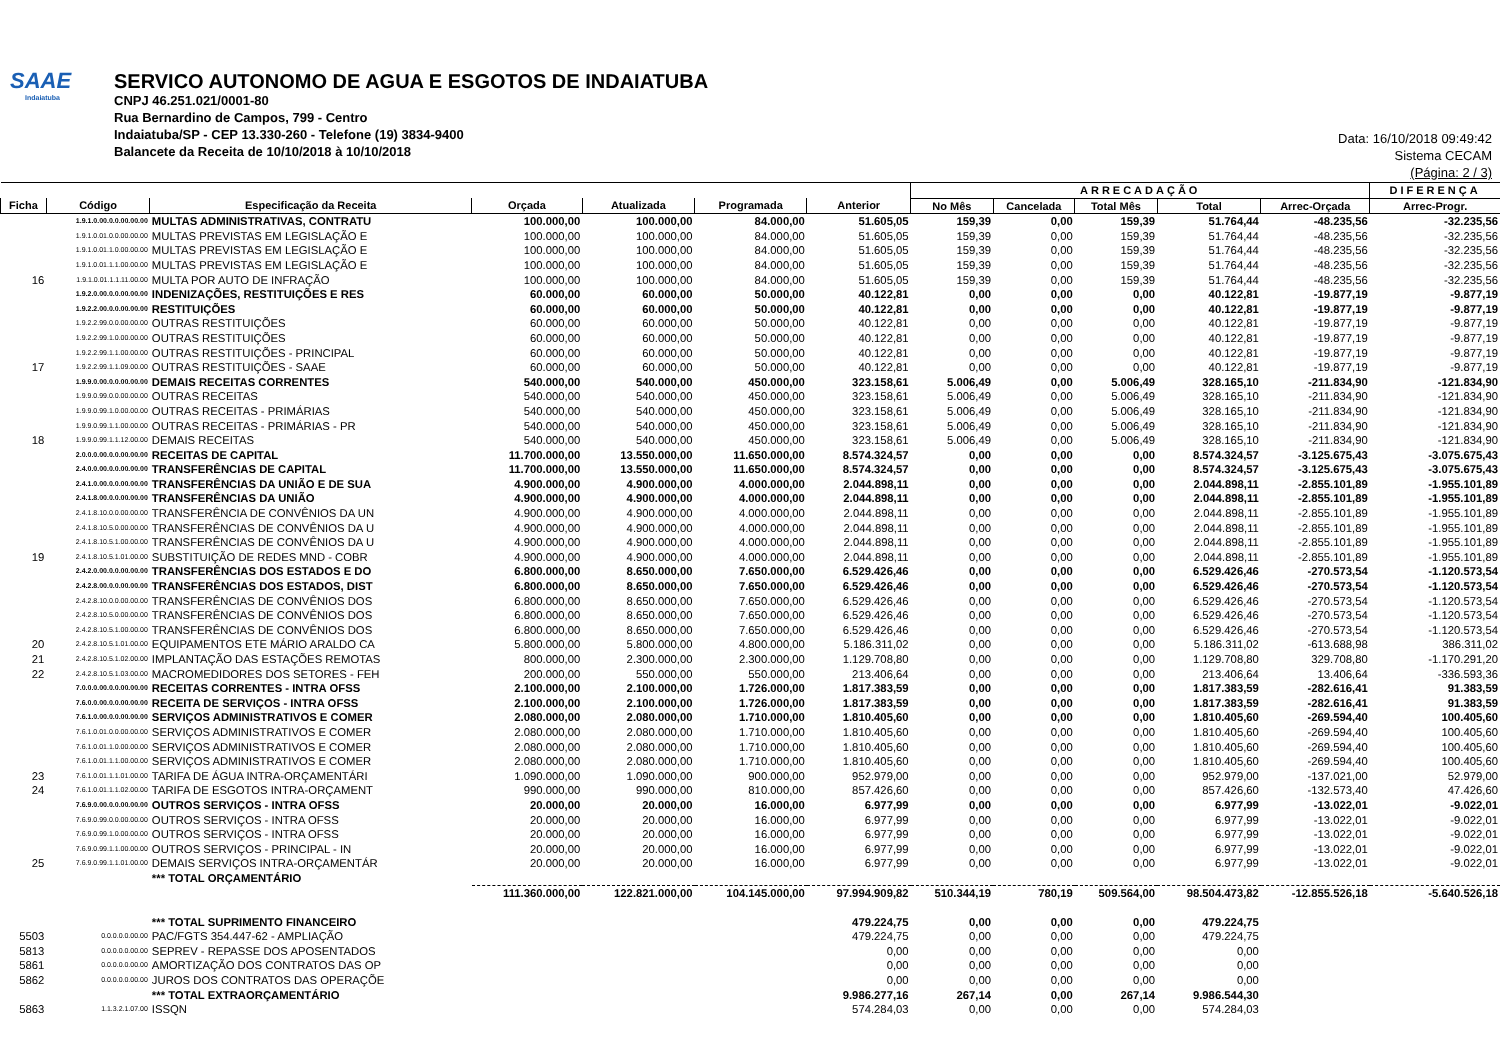SAAE
Indaiatuba
SERVICO AUTONOMO DE AGUA E ESGOTOS DE INDAIATUBA
CNPJ 46.251.021/0001-80
Rua Bernardino de Campos, 799 - Centro
Indaiatuba/SP - CEP 13.330-260 - Telefone (19) 3834-9400
Balancete da Receita de 10/10/2018 à 10/10/2018
Data: 16/10/2018 09:49:42
Sistema CECAM
(Página: 2 / 3)
| | | | | | | | ARRECADAÇÃO | | | | | DIFERENÇA |
| --- | --- | --- | --- | --- | --- | --- | --- | --- | --- | --- | --- | --- |
| Ficha | Código | Especificação da Receita | Orçada | Atualizada | Programada | Anterior | No Mês | Cancelada | Total Mês | Total | Arrec-Orçada | Arrec-Progr. |
| | 1.9.1.0.00.0.0.00.00.00 | MULTAS ADMINISTRATIVAS, CONTRATU | 100.000,00 | 100.000,00 | 84.000,00 | 51.605,05 | 159,39 | 0,00 | 159,39 | 51.764,44 | -48.235,56 | -32.235,56 |
| | 1.9.1.0.01.0.0.00.00.00 | MULTAS PREVISTAS EM LEGISLAÇÃO E | 100.000,00 | 100.000,00 | 84.000,00 | 51.605,05 | 159,39 | 0,00 | 159,39 | 51.764,44 | -48.235,56 | -32.235,56 |
| | 1.9.1.0.01.1.0.00.00.00 | MULTAS PREVISTAS EM LEGISLAÇÃO E | 100.000,00 | 100.000,00 | 84.000,00 | 51.605,05 | 159,39 | 0,00 | 159,39 | 51.764,44 | -48.235,56 | -32.235,56 |
| | 1.9.1.0.01.1.1.00.00.00 | MULTAS PREVISTAS EM LEGISLAÇÃO E | 100.000,00 | 100.000,00 | 84.000,00 | 51.605,05 | 159,39 | 0,00 | 159,39 | 51.764,44 | -48.235,56 | -32.235,56 |
| 16 | 1.9.1.0.01.1.1.11.00.00 | MULTA POR AUTO DE INFRAÇÃO | 100.000,00 | 100.000,00 | 84.000,00 | 51.605,05 | 159,39 | 0,00 | 159,39 | 51.764,44 | -48.235,56 | -32.235,56 |
| | 1.9.2.0.00.0.0.00.00.00 | INDENIZAÇÕES, RESTITUIÇÕES E RES | 60.000,00 | 60.000,00 | 50.000,00 | 40.122,81 | 0,00 | 0,00 | 0,00 | 40.122,81 | -19.877,19 | -9.877,19 |
| | 1.9.2.2.00.0.0.00.00.00 | RESTITUIÇÕES | 60.000,00 | 60.000,00 | 50.000,00 | 40.122,81 | 0,00 | 0,00 | 0,00 | 40.122,81 | -19.877,19 | -9.877,19 |
| | 1.9.2.2.99.0.0.00.00.00 | OUTRAS RESTITUIÇÕES | 60.000,00 | 60.000,00 | 50.000,00 | 40.122,81 | 0,00 | 0,00 | 0,00 | 40.122,81 | -19.877,19 | -9.877,19 |
| | 1.9.2.2.99.1.0.00.00.00 | OUTRAS RESTITUIÇÕES | 60.000,00 | 60.000,00 | 50.000,00 | 40.122,81 | 0,00 | 0,00 | 0,00 | 40.122,81 | -19.877,19 | -9.877,19 |
| | 1.9.2.2.99.1.1.00.00.00 | OUTRAS RESTITUIÇÕES - PRINCIPAL | 60.000,00 | 60.000,00 | 50.000,00 | 40.122,81 | 0,00 | 0,00 | 0,00 | 40.122,81 | -19.877,19 | -9.877,19 |
| 17 | 1.9.2.2.99.1.1.09.00.00 | OUTRAS RESTITUIÇÕES - SAAE | 60.000,00 | 60.000,00 | 50.000,00 | 40.122,81 | 0,00 | 0,00 | 0,00 | 40.122,81 | -19.877,19 | -9.877,19 |
| | 1.9.9.0.00.0.0.00.00.00 | DEMAIS RECEITAS CORRENTES | 540.000,00 | 540.000,00 | 450.000,00 | 323.158,61 | 5.006,49 | 0,00 | 5.006,49 | 328.165,10 | -211.834,90 | -121.834,90 |
| | 1.9.9.0.99.0.0.00.00.00 | OUTRAS RECEITAS | 540.000,00 | 540.000,00 | 450.000,00 | 323.158,61 | 5.006,49 | 0,00 | 5.006,49 | 328.165,10 | -211.834,90 | -121.834,90 |
| | 1.9.9.0.99.1.0.00.00.00 | OUTRAS RECEITAS - PRIMÁRIAS | 540.000,00 | 540.000,00 | 450.000,00 | 323.158,61 | 5.006,49 | 0,00 | 5.006,49 | 328.165,10 | -211.834,90 | -121.834,90 |
| | 1.9.9.0.99.1.1.00.00.00 | OUTRAS RECEITAS - PRIMÁRIAS - PR | 540.000,00 | 540.000,00 | 450.000,00 | 323.158,61 | 5.006,49 | 0,00 | 5.006,49 | 328.165,10 | -211.834,90 | -121.834,90 |
| 18 | 1.9.9.0.99.1.1.12.00.00 | DEMAIS RECEITAS | 540.000,00 | 540.000,00 | 450.000,00 | 323.158,61 | 5.006,49 | 0,00 | 5.006,49 | 328.165,10 | -211.834,90 | -121.834,90 |
| | 2.0.0.0.00.0.0.00.00.00 | RECEITAS DE CAPITAL | 11.700.000,00 | 13.550.000,00 | 11.650.000,00 | 8.574.324,57 | 0,00 | 0,00 | 0,00 | 8.574.324,57 | -3.125.675,43 | -3.075.675,43 |
| | 2.4.0.0.00.0.0.00.00.00 | TRANSFERÊNCIAS DE CAPITAL | 11.700.000,00 | 13.550.000,00 | 11.650.000,00 | 8.574.324,57 | 0,00 | 0,00 | 0,00 | 8.574.324,57 | -3.125.675,43 | -3.075.675,43 |
| | 2.4.1.0.00.0.0.00.00.00 | TRANSFERÊNCIAS DA UNIÃO E DE SUA | 4.900.000,00 | 4.900.000,00 | 4.000.000,00 | 2.044.898,11 | 0,00 | 0,00 | 0,00 | 2.044.898,11 | -2.855.101,89 | -1.955.101,89 |
| | 2.4.1.8.00.0.0.00.00.00 | TRANSFERÊNCIAS DA UNIÃO | 4.900.000,00 | 4.900.000,00 | 4.000.000,00 | 2.044.898,11 | 0,00 | 0,00 | 0,00 | 2.044.898,11 | -2.855.101,89 | -1.955.101,89 |
| | 2.4.1.8.10.0.0.00.00.00 | TRANSFERÊNCIA DE CONVÊNIOS DA UN | 4.900.000,00 | 4.900.000,00 | 4.000.000,00 | 2.044.898,11 | 0,00 | 0,00 | 0,00 | 2.044.898,11 | -2.855.101,89 | -1.955.101,89 |
| | 2.4.1.8.10.5.0.00.00.00 | TRANSFERÊNCIAS DE CONVÊNIOS DA U | 4.900.000,00 | 4.900.000,00 | 4.000.000,00 | 2.044.898,11 | 0,00 | 0,00 | 0,00 | 2.044.898,11 | -2.855.101,89 | -1.955.101,89 |
| | 2.4.1.8.10.5.1.00.00.00 | TRANSFERÊNCIAS DE CONVÊNIOS DA U | 4.900.000,00 | 4.900.000,00 | 4.000.000,00 | 2.044.898,11 | 0,00 | 0,00 | 0,00 | 2.044.898,11 | -2.855.101,89 | -1.955.101,89 |
| 19 | 2.4.1.8.10.5.1.01.00.00 | SUBSTITUIÇÃO DE REDES MND - COBR | 4.900.000,00 | 4.900.000,00 | 4.000.000,00 | 2.044.898,11 | 0,00 | 0,00 | 0,00 | 2.044.898,11 | -2.855.101,89 | -1.955.101,89 |
| | 2.4.2.0.00.0.0.00.00.00 | TRANSFERÊNCIAS DOS ESTADOS E DO | 6.800.000,00 | 8.650.000,00 | 7.650.000,00 | 6.529.426,46 | 0,00 | 0,00 | 0,00 | 6.529.426,46 | -270.573,54 | -1.120.573,54 |
| | 2.4.2.8.00.0.0.00.00.00 | TRANSFERÊNCIAS DOS ESTADOS, DIST | 6.800.000,00 | 8.650.000,00 | 7.650.000,00 | 6.529.426,46 | 0,00 | 0,00 | 0,00 | 6.529.426,46 | -270.573,54 | -1.120.573,54 |
| | 2.4.2.8.10.0.0.00.00.00 | TRANSFERÊNCIAS DE CONVÊNIOS DOS | 6.800.000,00 | 8.650.000,00 | 7.650.000,00 | 6.529.426,46 | 0,00 | 0,00 | 0,00 | 6.529.426,46 | -270.573,54 | -1.120.573,54 |
| | 2.4.2.8.10.5.0.00.00.00 | TRANSFERÊNCIAS DE CONVÊNIOS DOS | 6.800.000,00 | 8.650.000,00 | 7.650.000,00 | 6.529.426,46 | 0,00 | 0,00 | 0,00 | 6.529.426,46 | -270.573,54 | -1.120.573,54 |
| | 2.4.2.8.10.5.1.00.00.00 | TRANSFERÊNCIAS DE CONVÊNIOS DOS | 6.800.000,00 | 8.650.000,00 | 7.650.000,00 | 6.529.426,46 | 0,00 | 0,00 | 0,00 | 6.529.426,46 | -270.573,54 | -1.120.573,54 |
| 20 | 2.4.2.8.10.5.1.01.00.00 | EQUIPAMENTOS ETE MÁRIO ARALDO CA | 5.800.000,00 | 5.800.000,00 | 4.800.000,00 | 5.186.311,02 | 0,00 | 0,00 | 0,00 | 5.186.311,02 | -613.688,98 | 386.311,02 |
| 21 | 2.4.2.8.10.5.1.02.00.00 | IMPLANTAÇÃO DAS ESTAÇÕES REMOTAS | 800.000,00 | 2.300.000,00 | 2.300.000,00 | 1.129.708,80 | 0,00 | 0,00 | 0,00 | 1.129.708,80 | 329.708,80 | -1.170.291,20 |
| 22 | 2.4.2.8.10.5.1.03.00.00 | MACROMEDIDORES DOS SETORES - FEH | 200.000,00 | 550.000,00 | 550.000,00 | 213.406,64 | 0,00 | 0,00 | 0,00 | 213.406,64 | 13.406,64 | -336.593,36 |
| | 7.0.0.0.00.0.0.00.00.00 | RECEITAS CORRENTES - INTRA OFSS | 2.100.000,00 | 2.100.000,00 | 1.726.000,00 | 1.817.383,59 | 0,00 | 0,00 | 0,00 | 1.817.383,59 | -282.616,41 | 91.383,59 |
| | 7.6.0.0.00.0.0.00.00.00 | RECEITA DE SERVIÇOS - INTRA OFSS | 2.100.000,00 | 2.100.000,00 | 1.726.000,00 | 1.817.383,59 | 0,00 | 0,00 | 0,00 | 1.817.383,59 | -282.616,41 | 91.383,59 |
| | 7.6.1.0.00.0.0.00.00.00 | SERVIÇOS ADMINISTRATIVOS E COMER | 2.080.000,00 | 2.080.000,00 | 1.710.000,00 | 1.810.405,60 | 0,00 | 0,00 | 0,00 | 1.810.405,60 | -269.594,40 | 100.405,60 |
| | 7.6.1.0.01.0.0.00.00.00 | SERVIÇOS ADMINISTRATIVOS E COMER | 2.080.000,00 | 2.080.000,00 | 1.710.000,00 | 1.810.405,60 | 0,00 | 0,00 | 0,00 | 1.810.405,60 | -269.594,40 | 100.405,60 |
| | 7.6.1.0.01.1.0.00.00.00 | SERVIÇOS ADMINISTRATIVOS E COMER | 2.080.000,00 | 2.080.000,00 | 1.710.000,00 | 1.810.405,60 | 0,00 | 0,00 | 0,00 | 1.810.405,60 | -269.594,40 | 100.405,60 |
| | 7.6.1.0.01.1.1.00.00.00 | SERVIÇOS ADMINISTRATIVOS E COMER | 2.080.000,00 | 2.080.000,00 | 1.710.000,00 | 1.810.405,60 | 0,00 | 0,00 | 0,00 | 1.810.405,60 | -269.594,40 | 100.405,60 |
| 23 | 7.6.1.0.01.1.1.01.00.00 | TARIFA DE ÁGUA INTRA-ORÇAMENTÁRI | 1.090.000,00 | 1.090.000,00 | 900.000,00 | 952.979,00 | 0,00 | 0,00 | 0,00 | 952.979,00 | -137.021,00 | 52.979,00 |
| 24 | 7.6.1.0.01.1.1.02.00.00 | TARIFA DE ESGOTOS INTRA-ORÇAMENT | 990.000,00 | 990.000,00 | 810.000,00 | 857.426,60 | 0,00 | 0,00 | 0,00 | 857.426,60 | -132.573,40 | 47.426,60 |
| | 7.6.9.0.00.0.0.00.00.00 | OUTROS SERVIÇOS - INTRA OFSS | 20.000,00 | 20.000,00 | 16.000,00 | 6.977,99 | 0,00 | 0,00 | 0,00 | 6.977,99 | -13.022,01 | -9.022,01 |
| | 7.6.9.0.99.0.0.00.00.00 | OUTROS SERVIÇOS - INTRA OFSS | 20.000,00 | 20.000,00 | 16.000,00 | 6.977,99 | 0,00 | 0,00 | 0,00 | 6.977,99 | -13.022,01 | -9.022,01 |
| | 7.6.9.0.99.1.0.00.00.00 | OUTROS SERVIÇOS - INTRA OFSS | 20.000,00 | 20.000,00 | 16.000,00 | 6.977,99 | 0,00 | 0,00 | 0,00 | 6.977,99 | -13.022,01 | -9.022,01 |
| | 7.6.9.0.99.1.1.00.00.00 | OUTROS SERVIÇOS - PRINCIPAL - IN | 20.000,00 | 20.000,00 | 16.000,00 | 6.977,99 | 0,00 | 0,00 | 0,00 | 6.977,99 | -13.022,01 | -9.022,01 |
| 25 | 7.6.9.0.99.1.1.01.00.00 | DEMAIS SERVIÇOS INTRA-ORÇAMENTÁR | 20.000,00 | 20.000,00 | 16.000,00 | 6.977,99 | 0,00 | 0,00 | 0,00 | 6.977,99 | -13.022,01 | -9.022,01 |
| | | *** TOTAL ORÇAMENTÁRIO | | | | | | | | | | |
| | | | 111.360.000,00 | 122.821.000,00 | 104.145.000,00 | 97.994.909,82 | 510.344,19 | 780,19 | 509.564,00 | 98.504.473,82 | -12.855.526,18 | -5.640.526,18 |
| | | *** TOTAL SUPRIMENTO FINANCEIRO | | | | 479.224,75 | 0,00 | 0,00 | 0,00 | 479.224,75 | | |
| 5503 | 0.0.0.0.0.00.00 | PAC/FGTS 354.447-62 - AMPLIAÇÃO | | | | 479.224,75 | 0,00 | 0,00 | 0,00 | 479.224,75 | | |
| 5813 | 0.0.0.0.0.00.00 | SEPREV - REPASSE DOS APOSENTADOS | | | | 0,00 | 0,00 | 0,00 | 0,00 | 0,00 | | |
| 5861 | 0.0.0.0.0.00.00 | AMORTIZAÇÃO DOS CONTRATOS DAS OP | | | | 0,00 | 0,00 | 0,00 | 0,00 | 0,00 | | |
| 5862 | 0.0.0.0.0.00.00 | JUROS DOS CONTRATOS DAS OPERAÇÕE | | | | 0,00 | 0,00 | 0,00 | 0,00 | 0,00 | | |
| | | *** TOTAL EXTRAORÇAMENTÁRIO | | | | 9.986.277,16 | 267,14 | 0,00 | 267,14 | 9.986.544,30 | | |
| 5863 | 1.1.3.2.1.07.00 | ISSQN | | | | 574.284,03 | 0,00 | 0,00 | 0,00 | 574.284,03 | | |